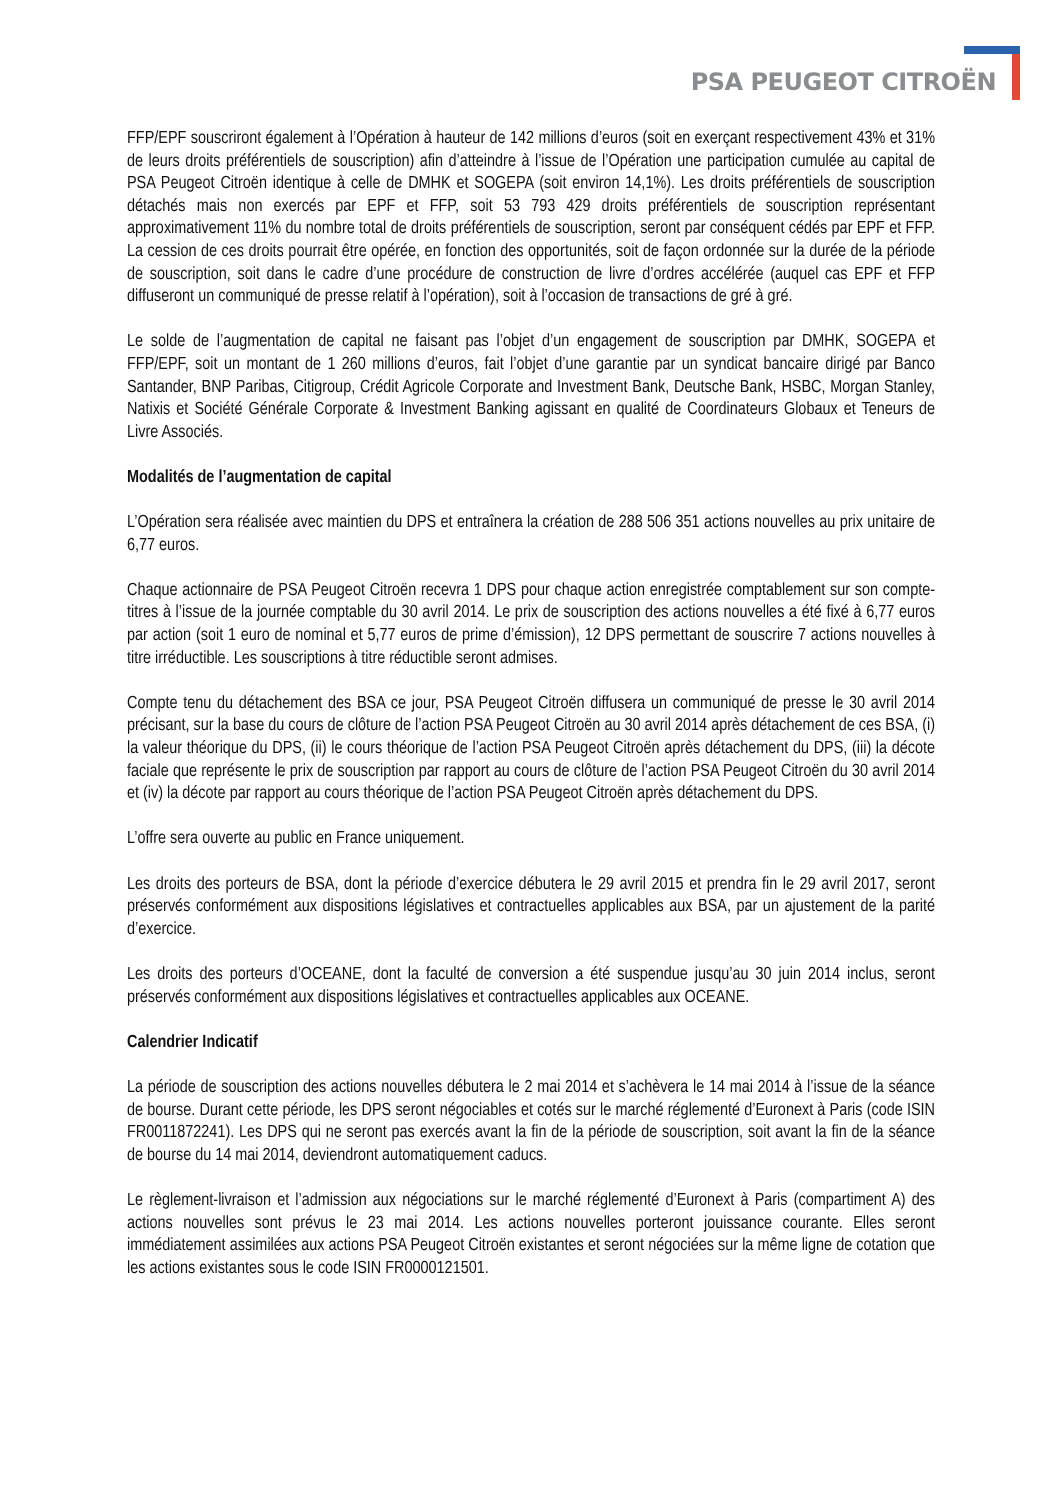PSA PEUGEOT CITROËN
FFP/EPF souscriront également à l’Opération à hauteur de 142 millions d’euros (soit en exerçant respectivement 43% et 31% de leurs droits préférentiels de souscription) afin d’atteindre à l’issue de l’Opération une participation cumulée au capital de PSA Peugeot Citroën identique à celle de DMHK et SOGEPA (soit environ 14,1%). Les droits préférentiels de souscription détachés mais non exercés par EPF et FFP, soit 53 793 429 droits préférentiels de souscription représentant approximativement 11% du nombre total de droits préférentiels de souscription, seront par conséquent cédés par EPF et FFP. La cession de ces droits pourrait être opérée, en fonction des opportunités, soit de façon ordonnée sur la durée de la période de souscription, soit dans le cadre d’une procédure de construction de livre d’ordres accélérée (auquel cas EPF et FFP diffuseront un communiqué de presse relatif à l’opération), soit à l’occasion de transactions de gré à gré.
Le solde de l’augmentation de capital ne faisant pas l’objet d’un engagement de souscription par DMHK, SOGEPA et FFP/EPF, soit un montant de 1 260 millions d’euros, fait l’objet d’une garantie par un syndicat bancaire dirigé par Banco Santander, BNP Paribas, Citigroup, Crédit Agricole Corporate and Investment Bank, Deutsche Bank, HSBC, Morgan Stanley, Natixis et Société Générale Corporate & Investment Banking agissant en qualité de Coordinateurs Globaux et Teneurs de Livre Associés.
Modalités de l’augmentation de capital
L’Opération sera réalisée avec maintien du DPS et entraînera la création de 288 506 351 actions nouvelles au prix unitaire de 6,77 euros.
Chaque actionnaire de PSA Peugeot Citroën recevra 1 DPS pour chaque action enregistrée comptablement sur son compte-titres à l’issue de la journée comptable du 30 avril 2014. Le prix de souscription des actions nouvelles a été fixé à 6,77 euros par action (soit 1 euro de nominal et 5,77 euros de prime d’émission), 12 DPS permettant de souscrire 7 actions nouvelles à titre irréductible. Les souscriptions à titre réductible seront admises.
Compte tenu du détachement des BSA ce jour, PSA Peugeot Citroën diffusera un communiqué de presse le 30 avril 2014 précisant, sur la base du cours de clôture de l’action PSA Peugeot Citroën au 30 avril 2014 après détachement de ces BSA, (i) la valeur théorique du DPS, (ii) le cours théorique de l’action PSA Peugeot Citroën après détachement du DPS, (iii) la décote faciale que représente le prix de souscription par rapport au cours de clôture de l’action PSA Peugeot Citroën du 30 avril 2014 et (iv) la décote par rapport au cours théorique de l’action PSA Peugeot Citroën après détachement du DPS.
L’offre sera ouverte au public en France uniquement.
Les droits des porteurs de BSA, dont la période d’exercice débutera le 29 avril 2015 et prendra fin le 29 avril 2017, seront préservés conformément aux dispositions législatives et contractuelles applicables aux BSA, par un ajustement de la parité d’exercice.
Les droits des porteurs d’OCEANE, dont la faculté de conversion a été suspendue jusqu’au 30 juin 2014 inclus, seront préservés conformément aux dispositions législatives et contractuelles applicables aux OCEANE.
Calendrier Indicatif
La période de souscription des actions nouvelles débutera le 2 mai 2014 et s’achèvera le 14 mai 2014 à l’issue de la séance de bourse. Durant cette période, les DPS seront négociables et cotés sur le marché réglementé d’Euronext à Paris (code ISIN FR0011872241). Les DPS qui ne seront pas exercés avant la fin de la période de souscription, soit avant la fin de la séance de bourse du 14 mai 2014, deviendront automatiquement caducs.
Le règlement-livraison et l’admission aux négociations sur le marché réglementé d’Euronext à Paris (compartiment A) des actions nouvelles sont prévus le 23 mai 2014. Les actions nouvelles porteront jouissance courante. Elles seront immédiatement assimilées aux actions PSA Peugeot Citroën existantes et seront négociées sur la même ligne de cotation que les actions existantes sous le code ISIN FR0000121501.